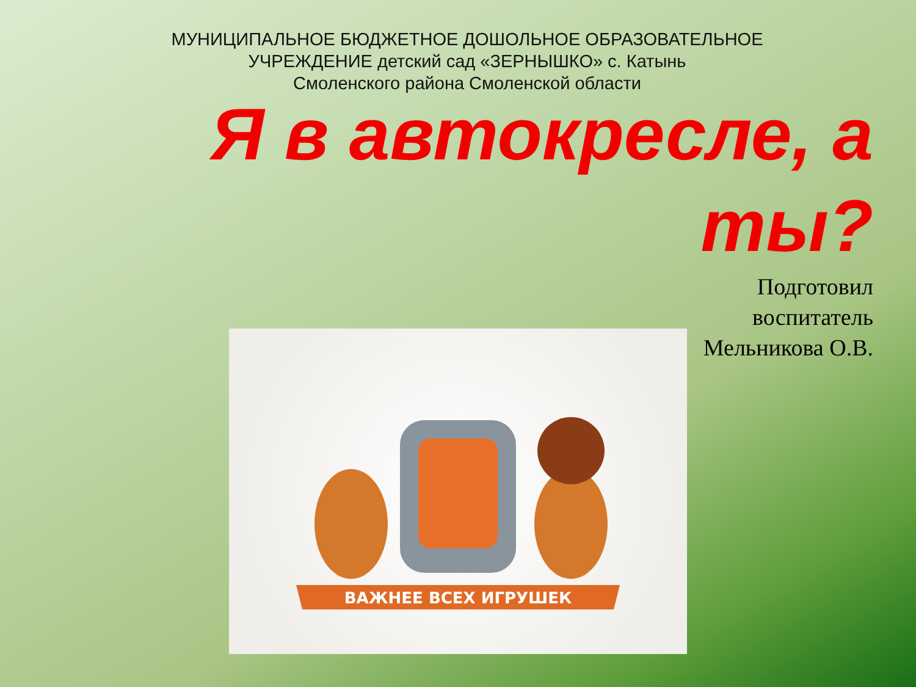МУНИЦИПАЛЬНОЕ БЮДЖЕТНОЕ ДОШОЛЬНОЕ ОБРАЗОВАТЕЛЬНОЕ УЧРЕЖДЕНИЕ детский сад «ЗЕРНЫШКО» с. Катынь
Смоленского района Смоленской области
Я в автокресле, а ты?
Подготовил
воспитатель
Мельникова О.В.
ВАЖНЕЕ ВСЕХ ИГРУШЕК